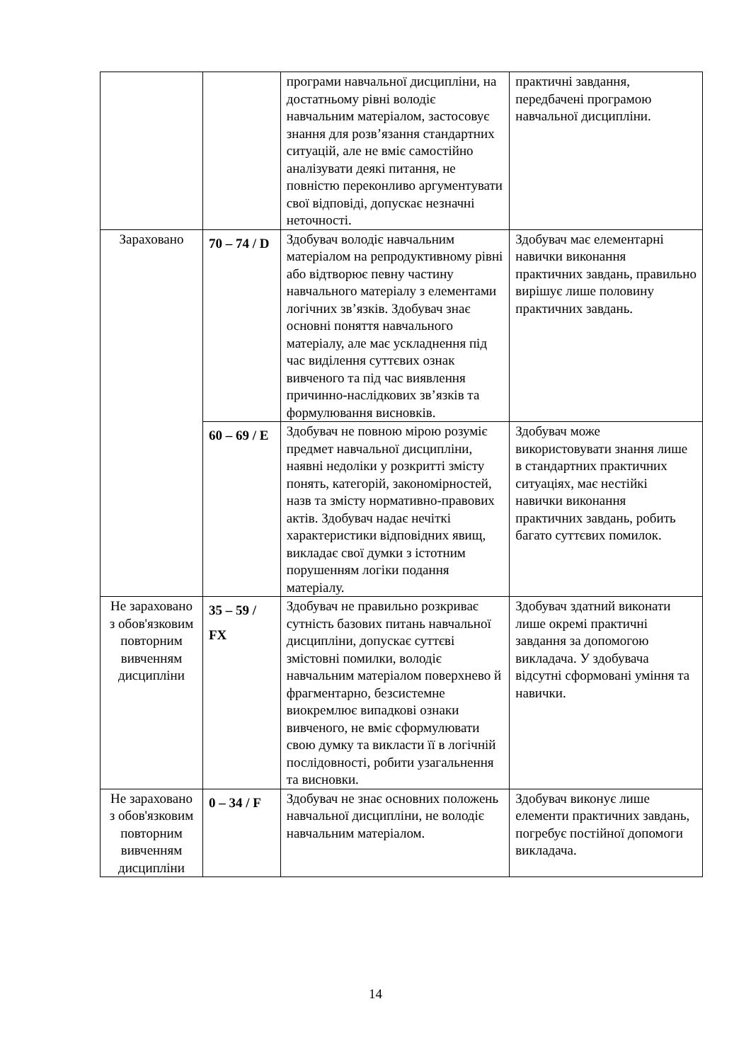| | | програми навчальної дисципліни, на достатньому рівні володіє навчальним матеріалом, застосовує знання для розв’язання стандартних ситуацій, але не вміє самостійно аналізувати деякі питання, не повністю переконливо аргументувати свої відповіді, допускає незначні неточності. | практичні завдання, передбачені програмою навчальної дисципліни. |
| Зараховано | 70 – 74 / D | Здобувач володіє навчальним матеріалом на репродуктивному рівні або відтворює певну частину навчального матеріалу з елементами логічних зв’язків. Здобувач знає основні поняття навчального матеріалу, але має ускладнення під час виділення суттєвих ознак вивченого та під час виявлення причинно-наслідкових зв’язків та формулювання висновків. | Здобувач має елементарні навички виконання практичних завдань, правильно вирішує лише половину практичних завдань. |
| | 60 – 69 / E | Здобувач не повною мірою розуміє предмет навчальної дисципліни, наявні недоліки у розкритті змісту понять, категорій, закономірностей, назв та змісту нормативно-правових актів. Здобувач надає нечіткі характеристики відповідних явищ, викладає свої думки з істотним порушенням логіки подання матеріалу. | Здобувач може використовувати знання лише в стандартних практичних ситуаціях, має нестійкі навички виконання практичних завдань, робить багато суттєвих помилок. |
| Не зараховано з обов'язковим повторним вивченням дисципліни | 35 – 59 / FX | Здобувач не правильно розкриває сутність базових питань навчальної дисципліни, допускає суттєві змістовні помилки, володіє навчальним матеріалом поверхнево й фрагментарно, безсистемне виокремлює випадкові ознаки вивченого, не вміє сформулювати свою думку та викласти її в логічній послідовності, робити узагальнення та висновки. | Здобувач здатний виконати лише окремі практичні завдання за допомогою викладача. У здобувача відсутні сформовані уміння та навички. |
| Не зараховано з обов'язковим повторним вивченням дисципліни | 0 – 34 / F | Здобувач не знає основних положень навчальної дисципліни, не володіє навчальним матеріалом. | Здобувач виконує лише елементи практичних завдань, погребує постійної допомоги викладача. |
14